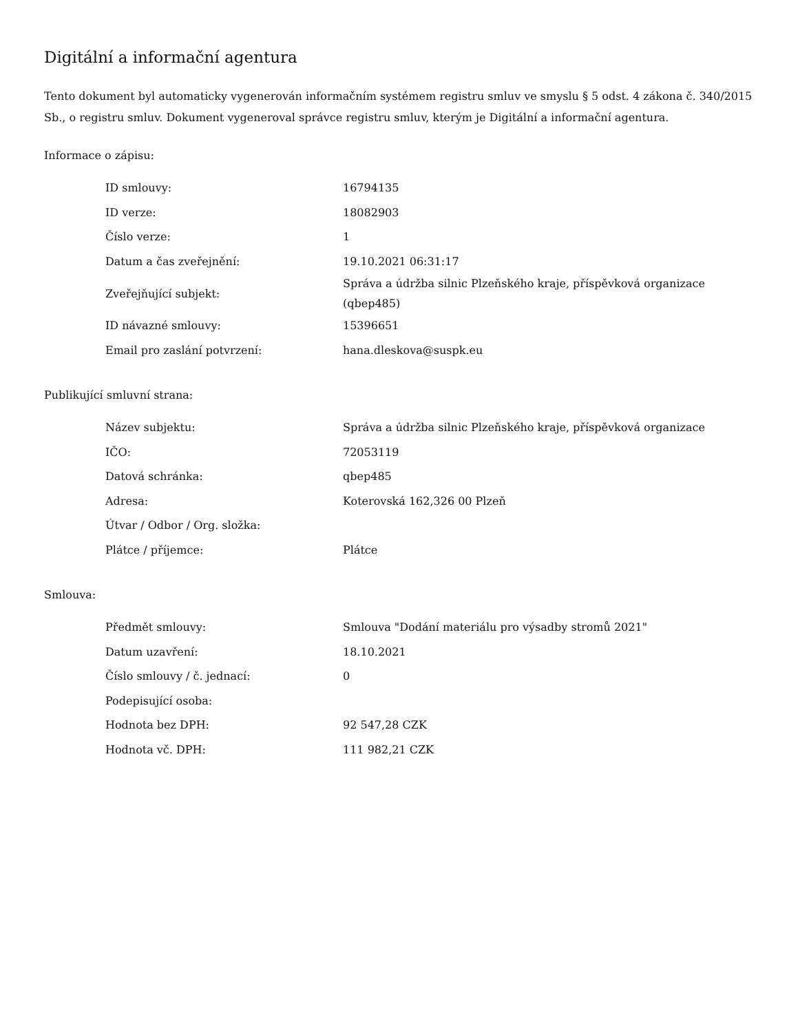Digitální a informační agentura
Tento dokument byl automaticky vygenerován informačním systémem registru smluv ve smyslu § 5 odst. 4 zákona č. 340/2015 Sb., o registru smluv. Dokument vygeneroval správce registru smluv, kterým je Digitální a informační agentura.
Informace o zápisu:
| ID smlouvy: | 16794135 |
| ID verze: | 18082903 |
| Číslo verze: | 1 |
| Datum a čas zveřejnění: | 19.10.2021 06:31:17 |
| Zveřejňující subjekt: | Správa a údržba silnic Plzeňského kraje, příspěvková organizace (qbep485) |
| ID návazné smlouvy: | 15396651 |
| Email pro zaslání potvrzení: | hana.dleskova@suspk.eu |
Publikující smluvní strana:
| Název subjektu: | Správa a údržba silnic Plzeňského kraje, příspěvková organizace |
| IČO: | 72053119 |
| Datová schránka: | qbep485 |
| Adresa: | Koterovská 162,326 00 Plzeň |
| Útvar / Odbor / Org. složka: | |
| Plátce / příjemce: | Plátce |
Smlouva:
| Předmět smlouvy: | Smlouva "Dodání materiálu pro výsadby stromů 2021" |
| Datum uzavření: | 18.10.2021 |
| Číslo smlouvy / č. jednací: | 0 |
| Podepisující osoba: | |
| Hodnota bez DPH: | 92 547,28 CZK |
| Hodnota vč. DPH: | 111 982,21 CZK |